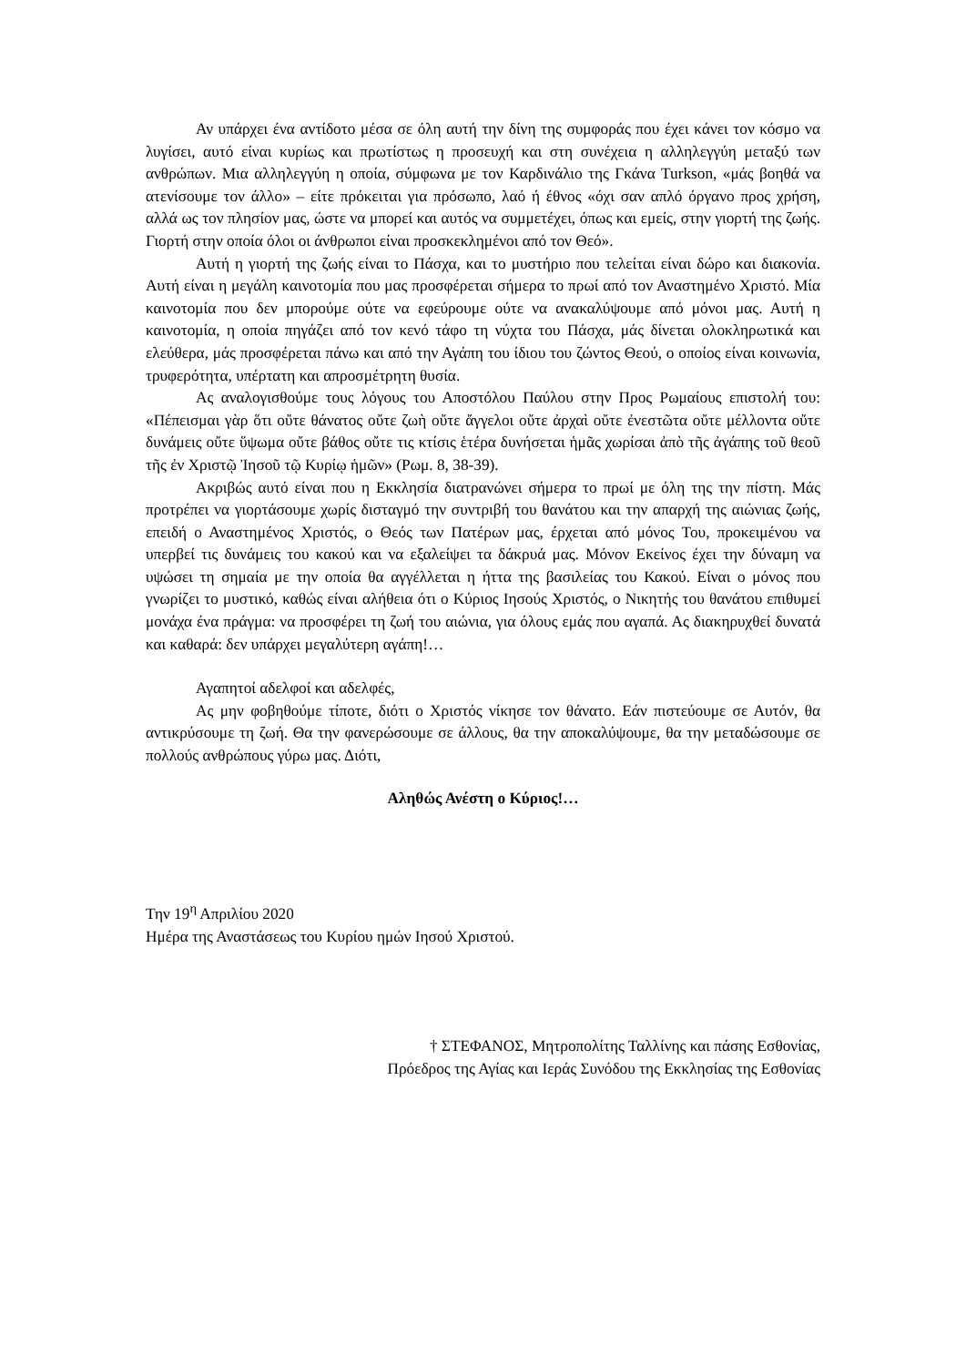Αν υπάρχει ένα αντίδοτο μέσα σε όλη αυτή την δίνη της συμφοράς που έχει κάνει τον κόσμο να λυγίσει, αυτό είναι κυρίως και πρωτίστως η προσευχή και στη συνέχεια η αλληλεγγύη μεταξύ των ανθρώπων. Μια αλληλεγγύη η οποία, σύμφωνα με τον Καρδινάλιο της Γκάνα Turkson, «μάς βοηθά να ατενίσουμε τον άλλο» – είτε πρόκειται για πρόσωπο, λαό ή έθνος «όχι σαν απλό όργανο προς χρήση, αλλά ως τον πλησίον μας, ώστε να μπορεί και αυτός να συμμετέχει, όπως και εμείς, στην γιορτή της ζωής. Γιορτή στην οποία όλοι οι άνθρωποι είναι προσκεκλημένοι από τον Θεό».
Αυτή η γιορτή της ζωής είναι το Πάσχα, και το μυστήριο που τελείται είναι δώρο και διακονία. Αυτή είναι η μεγάλη καινοτομία που μας προσφέρεται σήμερα το πρωί από τον Αναστημένο Χριστό. Μία καινοτομία που δεν μπορούμε ούτε να εφεύρουμε ούτε να ανακαλύψουμε από μόνοι μας. Αυτή η καινοτομία, η οποία πηγάζει από τον κενό τάφο τη νύχτα του Πάσχα, μάς δίνεται ολοκληρωτικά και ελεύθερα, μάς προσφέρεται πάνω και από την Αγάπη του ίδιου του ζώντος Θεού, ο οποίος είναι κοινωνία, τρυφερότητα, υπέρτατη και απροσμέτρητη θυσία.
Ας αναλογισθούμε τους λόγους του Αποστόλου Παύλου στην Προς Ρωμαίους επιστολή του: «Πέπεισμαι γὰρ ὅτι οὔτε θάνατος οὔτε ζωὴ οὔτε ἄγγελοι οὔτε ἀρχαὶ οὔτε ἐνεστῶτα οὔτε μέλλοντα οὔτε δυνάμεις οὔτε ὕψωμα οὔτε βάθος οὔτε τις κτίσις ἑτέρα δυνήσεται ἡμᾶς χωρίσαι ἀπὸ τῆς ἀγάπης τοῦ θεοῦ τῆς ἐν Χριστῷ Ἰησοῦ τῷ Κυρίῳ ἡμῶν» (Ρωμ. 8, 38-39).
Ακριβώς αυτό είναι που η Εκκλησία διατρανώνει σήμερα το πρωί με όλη της την πίστη. Μάς προτρέπει να γιορτάσουμε χωρίς δισταγμό την συντριβή του θανάτου και την απαρχή της αιώνιας ζωής, επειδή ο Αναστημένος Χριστός, ο Θεός των Πατέρων μας, έρχεται από μόνος Του, προκειμένου να υπερβεί τις δυνάμεις του κακού και να εξαλείψει τα δάκρυά μας. Μόνον Εκείνος έχει την δύναμη να υψώσει τη σημαία με την οποία θα αγγέλλεται η ήττα της βασιλείας του Κακού. Είναι ο μόνος που γνωρίζει το μυστικό, καθώς είναι αλήθεια ότι ο Κύριος Ιησούς Χριστός, ο Νικητής του θανάτου επιθυμεί μονάχα ένα πράγμα: να προσφέρει τη ζωή του αιώνια, για όλους εμάς που αγαπά. Ας διακηρυχθεί δυνατά και καθαρά: δεν υπάρχει μεγαλύτερη αγάπη!…
Αγαπητοί αδελφοί και αδελφές,
Ας μην φοβηθούμε τίποτε, διότι ο Χριστός νίκησε τον θάνατο. Εάν πιστεύουμε σε Αυτόν, θα αντικρύσουμε τη ζωή. Θα την φανερώσουμε σε άλλους, θα την αποκαλύψουμε, θα την μεταδώσουμε σε πολλούς ανθρώπους γύρω μας. Διότι,
Αληθώς Ανέστη ο Κύριος!…
Την 19<sup>η</sup> Απριλίου 2020
Ημέρα της Αναστάσεως του Κυρίου ημών Ιησού Χριστού.
† ΣΤΕΦΑΝΟΣ, Μητροπολίτης Ταλλίνης και πάσης Εσθονίας,
Πρόεδρος της Αγίας και Ιεράς Συνόδου της Εκκλησίας της Εσθονίας